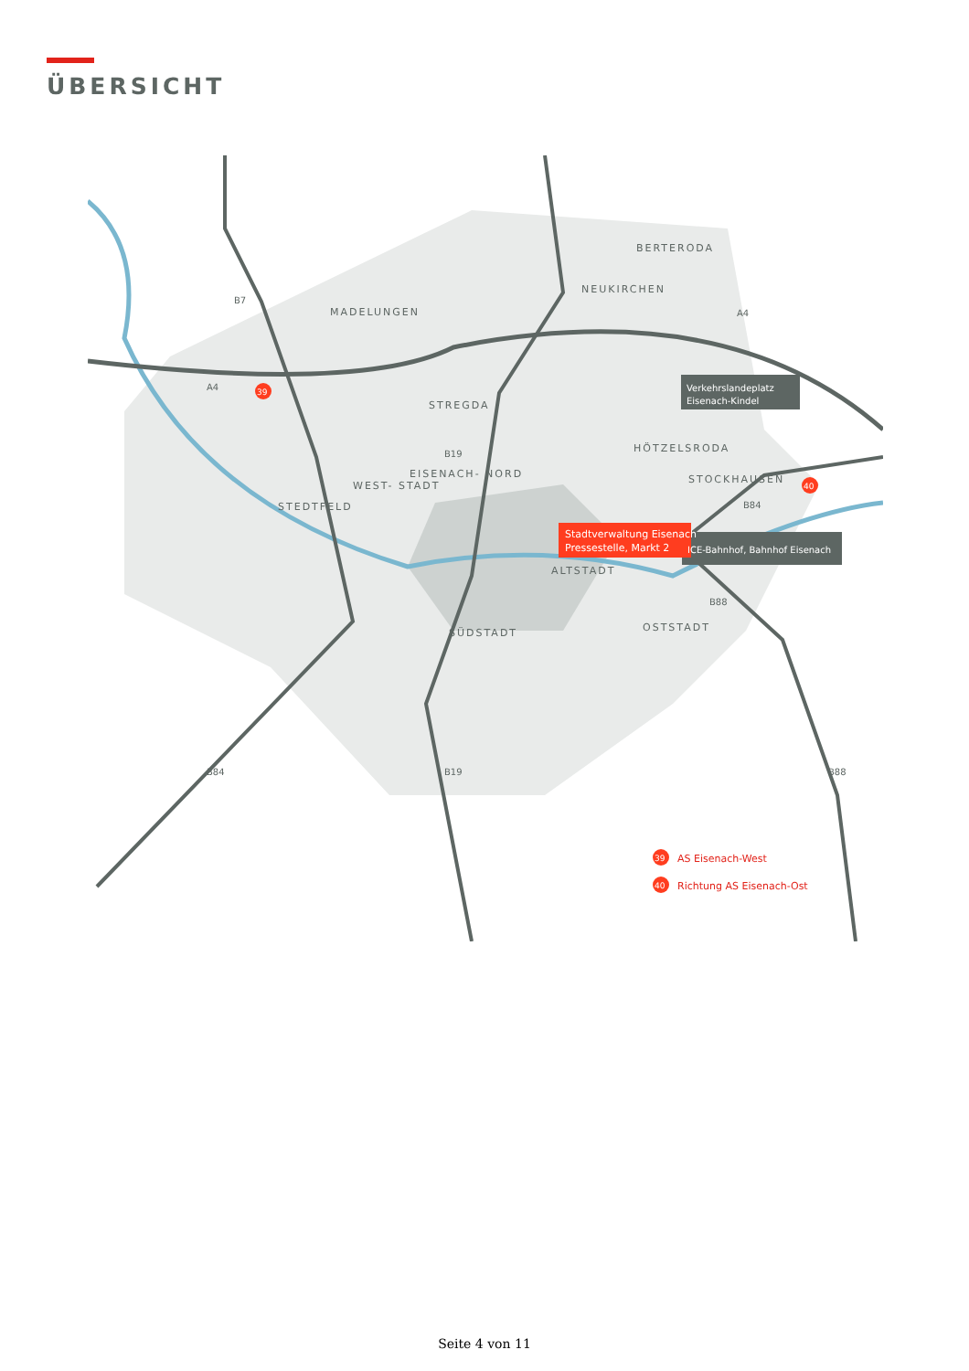ÜBERSICHT
BERTERODA
NEUKIRCHEN
MADELUNGEN
STREGDA
HÖTZELSRODA
STOCKHAUSEN
EISENACH- NORD
WEST- STADT
STEDTFELD
ALTSTADT
SÜDSTADT
OSTSTADT
Stadtverwaltung Eisenach
Pressestelle, Markt 2
Verkehrslandeplatz
Eisenach-Kindel
ICE-Bahnhof, Bahnhof Eisenach
B7
A4
A4
B19
B84
B88
B84
B19
B88
39
40
39
AS Eisenach-West
40
Richtung AS Eisenach-Ost
Seite 4 von 11